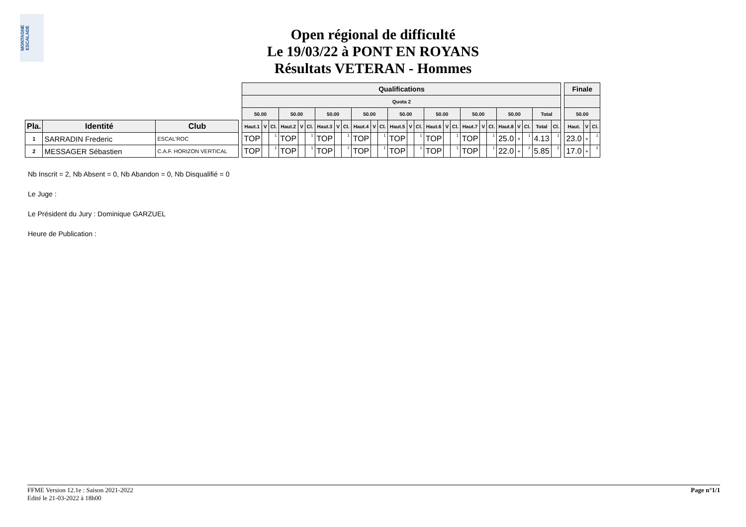MONTAGNE ESCALADE
Open régional de difficulté
Le 19/03/22 à PONT EN ROYANS
Résultats VETERAN - Hommes
| | | | | Qualifications | | | | | | | | | | | | | | | | | | | | | | | | | | | Finale | | |
| --- | --- | --- | --- | --- | --- | --- | --- | --- | --- | --- | --- | --- | --- | --- | --- | --- | --- | --- | --- | --- | --- | --- | --- | --- | --- | --- | --- | --- | --- | --- | --- | --- | --- |
| | | | | Quota 2 | | | | | | | | | | | | | | | | | | | | | | | | | | | | | |
| | | | | 50.00 | | | 50.00 | | | 50.00 | | | 50.00 | | | 50.00 | | | 50.00 | | | 50.00 | | | 50.00 | | | Total | | | 50.00 | | |
| Pla. | Identité | Club | | Haut.1 | V | Cl. | Haut.2 | V | Cl. | Haut.3 | V | Cl. | Haut.4 | V | Cl. | Haut.5 | V | Cl. | Haut.6 | V | Cl. | Haut.7 | V | Cl. | Haut.8 | V | Cl. | Total | Cl. | | Haut. | V | Cl. |
| 1 | SARRADIN Frederic | ESCAL'ROC | | TOP | | 1 | TOP | | 1 | TOP | | 1 | TOP | | 1 | TOP | | 1 | TOP | | 1 | TOP | | 1 | 25.0 | + | 1 | 4.13 | 1 | | 23.0 | + | 1 |
| 2 | MESSAGER Sébastien | C.A.F. HORIZON VERTICAL | | TOP | | 1 | TOP | | 1 | TOP | | 1 | TOP | | 1 | TOP | | 1 | TOP | | 1 | TOP | | 1 | 22.0 | + | 2 | 5.85 | 2 | | 17.0 | + | 2 |
Nb Inscrit = 2, Nb Absent = 0, Nb Abandon = 0, Nb Disqualifié = 0
Le Juge :
Le Président du Jury : Dominique GARZUEL
Heure de Publication :
FFME Version 12.1e : Saison 2021-2022
Edité le 21-03-2022 à 18h00
Page n°1/1